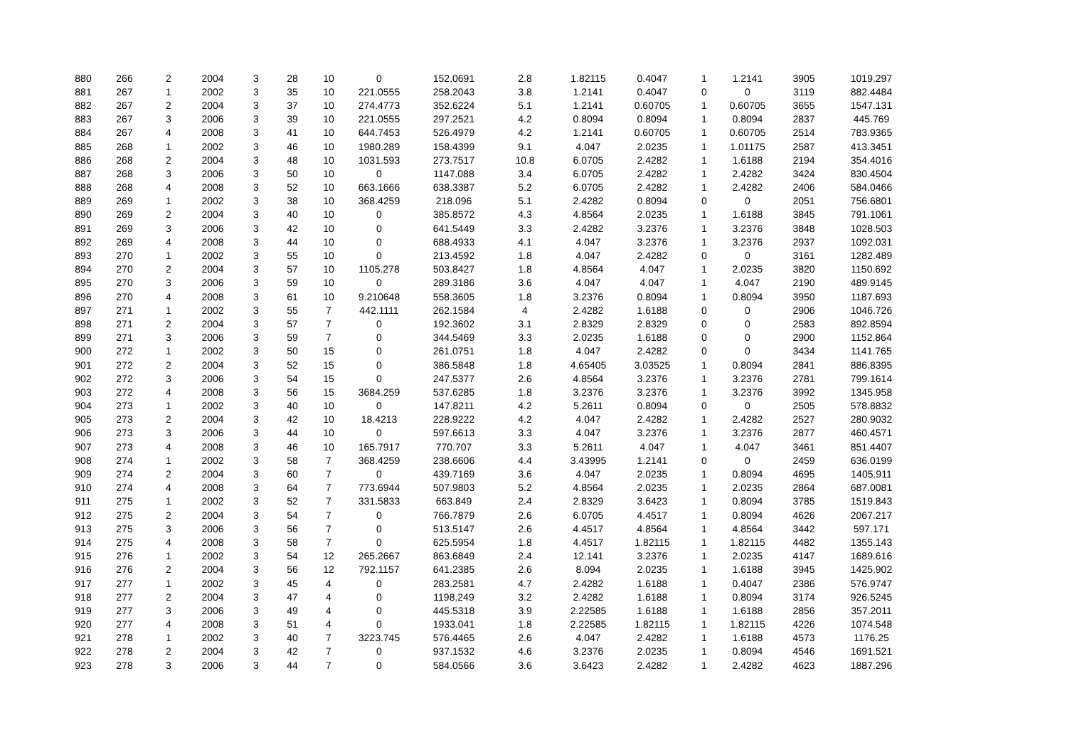| 880 | 266 | 2 | 2004 | 3 | 28 | 10 | 0 | 152.0691 | 2.8 | 1.82115 | 0.4047 | 1 | 1.2141 | 3905 | 1019.297 |
| 881 | 267 | 1 | 2002 | 3 | 35 | 10 | 221.0555 | 258.2043 | 3.8 | 1.2141 | 0.4047 | 0 | 0 | 3119 | 882.4484 |
| 882 | 267 | 2 | 2004 | 3 | 37 | 10 | 274.4773 | 352.6224 | 5.1 | 1.2141 | 0.60705 | 1 | 0.60705 | 3655 | 1547.131 |
| 883 | 267 | 3 | 2006 | 3 | 39 | 10 | 221.0555 | 297.2521 | 4.2 | 0.8094 | 0.8094 | 1 | 0.8094 | 2837 | 445.769 |
| 884 | 267 | 4 | 2008 | 3 | 41 | 10 | 644.7453 | 526.4979 | 4.2 | 1.2141 | 0.60705 | 1 | 0.60705 | 2514 | 783.9365 |
| 885 | 268 | 1 | 2002 | 3 | 46 | 10 | 1980.289 | 158.4399 | 9.1 | 4.047 | 2.0235 | 1 | 1.01175 | 2587 | 413.3451 |
| 886 | 268 | 2 | 2004 | 3 | 48 | 10 | 1031.593 | 273.7517 | 10.8 | 6.0705 | 2.4282 | 1 | 1.6188 | 2194 | 354.4016 |
| 887 | 268 | 3 | 2006 | 3 | 50 | 10 | 0 | 1147.088 | 3.4 | 6.0705 | 2.4282 | 1 | 2.4282 | 3424 | 830.4504 |
| 888 | 268 | 4 | 2008 | 3 | 52 | 10 | 663.1666 | 638.3387 | 5.2 | 6.0705 | 2.4282 | 1 | 2.4282 | 2406 | 584.0466 |
| 889 | 269 | 1 | 2002 | 3 | 38 | 10 | 368.4259 | 218.096 | 5.1 | 2.4282 | 0.8094 | 0 | 0 | 2051 | 756.6801 |
| 890 | 269 | 2 | 2004 | 3 | 40 | 10 | 0 | 385.8572 | 4.3 | 4.8564 | 2.0235 | 1 | 1.6188 | 3845 | 791.1061 |
| 891 | 269 | 3 | 2006 | 3 | 42 | 10 | 0 | 641.5449 | 3.3 | 2.4282 | 3.2376 | 1 | 3.2376 | 3848 | 1028.503 |
| 892 | 269 | 4 | 2008 | 3 | 44 | 10 | 0 | 688.4933 | 4.1 | 4.047 | 3.2376 | 1 | 3.2376 | 2937 | 1092.031 |
| 893 | 270 | 1 | 2002 | 3 | 55 | 10 | 0 | 213.4592 | 1.8 | 4.047 | 2.4282 | 0 | 0 | 3161 | 1282.489 |
| 894 | 270 | 2 | 2004 | 3 | 57 | 10 | 1105.278 | 503.8427 | 1.8 | 4.8564 | 4.047 | 1 | 2.0235 | 3820 | 1150.692 |
| 895 | 270 | 3 | 2006 | 3 | 59 | 10 | 0 | 289.3186 | 3.6 | 4.047 | 4.047 | 1 | 4.047 | 2190 | 489.9145 |
| 896 | 270 | 4 | 2008 | 3 | 61 | 10 | 9.210648 | 558.3605 | 1.8 | 3.2376 | 0.8094 | 1 | 0.8094 | 3950 | 1187.693 |
| 897 | 271 | 1 | 2002 | 3 | 55 | 7 | 442.1111 | 262.1584 | 4 | 2.4282 | 1.6188 | 0 | 0 | 2906 | 1046.726 |
| 898 | 271 | 2 | 2004 | 3 | 57 | 7 | 0 | 192.3602 | 3.1 | 2.8329 | 2.8329 | 0 | 0 | 2583 | 892.8594 |
| 899 | 271 | 3 | 2006 | 3 | 59 | 7 | 0 | 344.5469 | 3.3 | 2.0235 | 1.6188 | 0 | 0 | 2900 | 1152.864 |
| 900 | 272 | 1 | 2002 | 3 | 50 | 15 | 0 | 261.0751 | 1.8 | 4.047 | 2.4282 | 0 | 0 | 3434 | 1141.765 |
| 901 | 272 | 2 | 2004 | 3 | 52 | 15 | 0 | 386.5848 | 1.8 | 4.65405 | 3.03525 | 1 | 0.8094 | 2841 | 886.8395 |
| 902 | 272 | 3 | 2006 | 3 | 54 | 15 | 0 | 247.5377 | 2.6 | 4.8564 | 3.2376 | 1 | 3.2376 | 2781 | 799.1614 |
| 903 | 272 | 4 | 2008 | 3 | 56 | 15 | 3684.259 | 537.6285 | 1.8 | 3.2376 | 3.2376 | 1 | 3.2376 | 3992 | 1345.958 |
| 904 | 273 | 1 | 2002 | 3 | 40 | 10 | 0 | 147.8211 | 4.2 | 5.2611 | 0.8094 | 0 | 0 | 2505 | 578.8832 |
| 905 | 273 | 2 | 2004 | 3 | 42 | 10 | 18.4213 | 228.9222 | 4.2 | 4.047 | 2.4282 | 1 | 2.4282 | 2527 | 280.9032 |
| 906 | 273 | 3 | 2006 | 3 | 44 | 10 | 0 | 597.6613 | 3.3 | 4.047 | 3.2376 | 1 | 3.2376 | 2877 | 460.4571 |
| 907 | 273 | 4 | 2008 | 3 | 46 | 10 | 165.7917 | 770.707 | 3.3 | 5.2611 | 4.047 | 1 | 4.047 | 3461 | 851.4407 |
| 908 | 274 | 1 | 2002 | 3 | 58 | 7 | 368.4259 | 238.6606 | 4.4 | 3.43995 | 1.2141 | 0 | 0 | 2459 | 636.0199 |
| 909 | 274 | 2 | 2004 | 3 | 60 | 7 | 0 | 439.7169 | 3.6 | 4.047 | 2.0235 | 1 | 0.8094 | 4695 | 1405.911 |
| 910 | 274 | 4 | 2008 | 3 | 64 | 7 | 773.6944 | 507.9803 | 5.2 | 4.8564 | 2.0235 | 1 | 2.0235 | 2864 | 687.0081 |
| 911 | 275 | 1 | 2002 | 3 | 52 | 7 | 331.5833 | 663.849 | 2.4 | 2.8329 | 3.6423 | 1 | 0.8094 | 3785 | 1519.843 |
| 912 | 275 | 2 | 2004 | 3 | 54 | 7 | 0 | 766.7879 | 2.6 | 6.0705 | 4.4517 | 1 | 0.8094 | 4626 | 2067.217 |
| 913 | 275 | 3 | 2006 | 3 | 56 | 7 | 0 | 513.5147 | 2.6 | 4.4517 | 4.8564 | 1 | 4.8564 | 3442 | 597.171 |
| 914 | 275 | 4 | 2008 | 3 | 58 | 7 | 0 | 625.5954 | 1.8 | 4.4517 | 1.82115 | 1 | 1.82115 | 4482 | 1355.143 |
| 915 | 276 | 1 | 2002 | 3 | 54 | 12 | 265.2667 | 863.6849 | 2.4 | 12.141 | 3.2376 | 1 | 2.0235 | 4147 | 1689.616 |
| 916 | 276 | 2 | 2004 | 3 | 56 | 12 | 792.1157 | 641.2385 | 2.6 | 8.094 | 2.0235 | 1 | 1.6188 | 3945 | 1425.902 |
| 917 | 277 | 1 | 2002 | 3 | 45 | 4 | 0 | 283.2581 | 4.7 | 2.4282 | 1.6188 | 1 | 0.4047 | 2386 | 576.9747 |
| 918 | 277 | 2 | 2004 | 3 | 47 | 4 | 0 | 1198.249 | 3.2 | 2.4282 | 1.6188 | 1 | 0.8094 | 3174 | 926.5245 |
| 919 | 277 | 3 | 2006 | 3 | 49 | 4 | 0 | 445.5318 | 3.9 | 2.22585 | 1.6188 | 1 | 1.6188 | 2856 | 357.2011 |
| 920 | 277 | 4 | 2008 | 3 | 51 | 4 | 0 | 1933.041 | 1.8 | 2.22585 | 1.82115 | 1 | 1.82115 | 4226 | 1074.548 |
| 921 | 278 | 1 | 2002 | 3 | 40 | 7 | 3223.745 | 576.4465 | 2.6 | 4.047 | 2.4282 | 1 | 1.6188 | 4573 | 1176.25 |
| 922 | 278 | 2 | 2004 | 3 | 42 | 7 | 0 | 937.1532 | 4.6 | 3.2376 | 2.0235 | 1 | 0.8094 | 4546 | 1691.521 |
| 923 | 278 | 3 | 2006 | 3 | 44 | 7 | 0 | 584.0566 | 3.6 | 3.6423 | 2.4282 | 1 | 2.4282 | 4623 | 1887.296 |